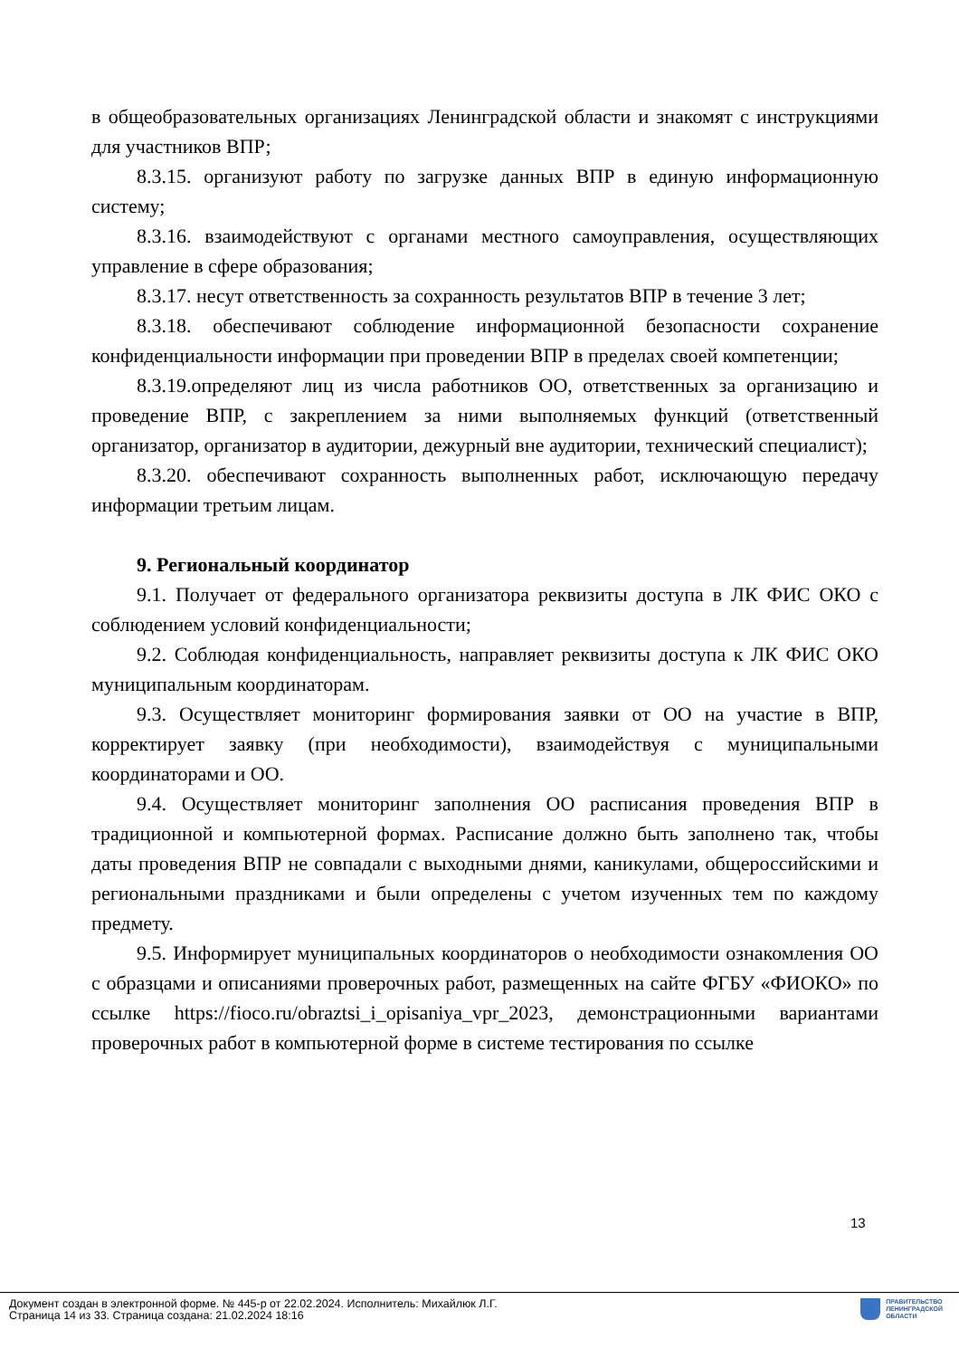в общеобразовательных организациях Ленинградской области и знакомят с инструкциями для участников ВПР;
8.3.15. организуют работу по загрузке данных ВПР в единую информационную систему;
8.3.16. взаимодействуют с органами местного самоуправления, осуществляющих управление в сфере образования;
8.3.17. несут ответственность за сохранность результатов ВПР в течение 3 лет;
8.3.18. обеспечивают соблюдение информационной безопасности сохранение конфиденциальности информации при проведении ВПР в пределах своей компетенции;
8.3.19.определяют лиц из числа работников ОО, ответственных за организацию и проведение ВПР, с закреплением за ними выполняемых функций (ответственный организатор, организатор в аудитории, дежурный вне аудитории, технический специалист);
8.3.20. обеспечивают сохранность выполненных работ, исключающую передачу информации третьим лицам.
9. Региональный координатор
9.1. Получает от федерального организатора реквизиты доступа в ЛК ФИС ОКО с соблюдением условий конфиденциальности;
9.2. Соблюдая конфиденциальность, направляет реквизиты доступа к ЛК ФИС ОКО муниципальным координаторам.
9.3. Осуществляет мониторинг формирования заявки от ОО на участие в ВПР, корректирует заявку (при необходимости), взаимодействуя с муниципальными координаторами и ОО.
9.4. Осуществляет мониторинг заполнения ОО расписания проведения ВПР в традиционной и компьютерной формах. Расписание должно быть заполнено так, чтобы даты проведения ВПР не совпадали с выходными днями, каникулами, общероссийскими и региональными праздниками и были определены с учетом изученных тем по каждому предмету.
9.5. Информирует муниципальных координаторов о необходимости ознакомления ОО с образцами и описаниями проверочных работ, размещенных на сайте ФГБУ «ФИОКО» по ссылке https://fioco.ru/obraztsi_i_opisaniya_vpr_2023, демонстрационными вариантами проверочных работ в компьютерной форме в системе тестирования по ссылке
13
Документ создан в электронной форме. № 445-р от 22.02.2024. Исполнитель: Михайлюк Л.Г.
Страница 14 из 33. Страница создана: 21.02.2024 18:16
ПРАВИТЕЛЬСТВО
ЛЕНИНГРАДСКОЙ
ОБЛАСТИ